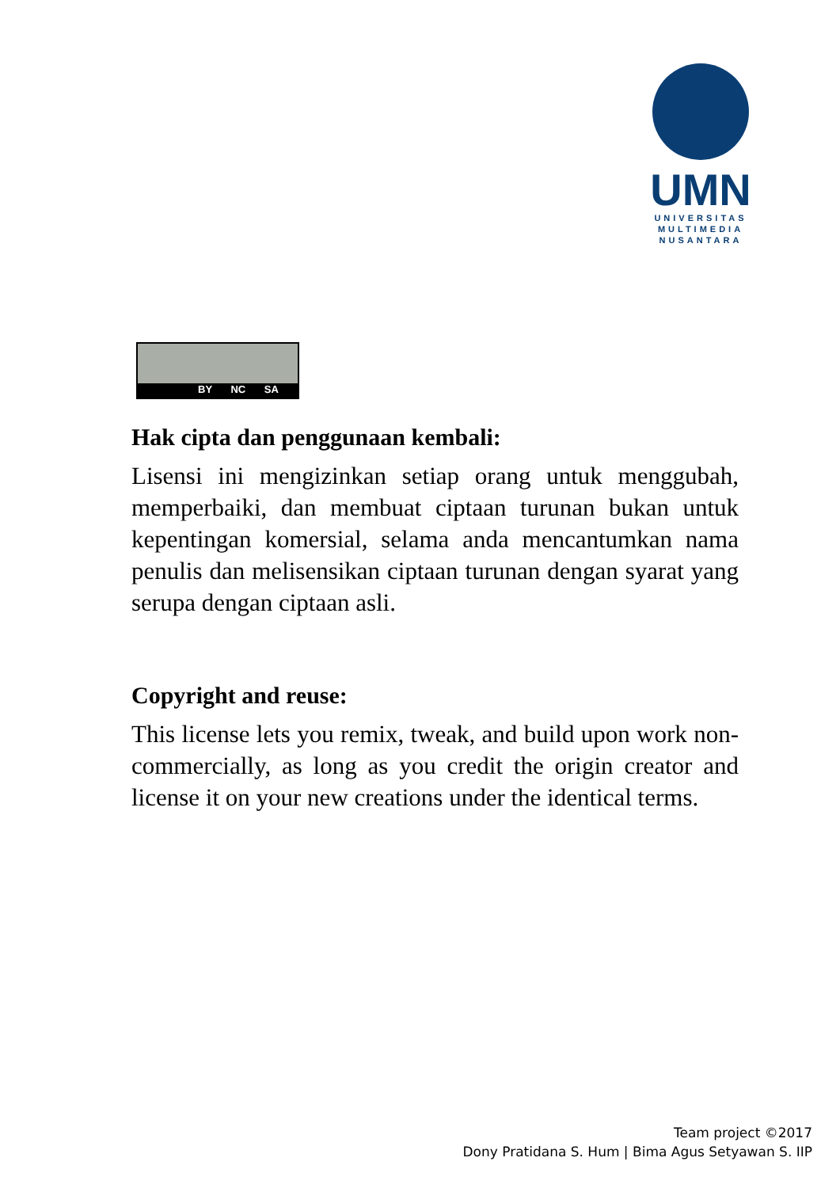UMN
UNIVERSITAS
MULTIMEDIA
NUSANTARA
BY NC SA
Hak cipta dan penggunaan kembali:
Lisensi ini mengizinkan setiap orang untuk menggubah, memperbaiki, dan membuat ciptaan turunan bukan untuk kepentingan komersial, selama anda mencantumkan nama penulis dan melisensikan ciptaan turunan dengan syarat yang serupa dengan ciptaan asli.
Copyright and reuse:
This license lets you remix, tweak, and build upon work non-commercially, as long as you credit the origin creator and license it on your new creations under the identical terms.
Team project ©2017
Dony Pratidana S. Hum | Bima Agus Setyawan S. IIP